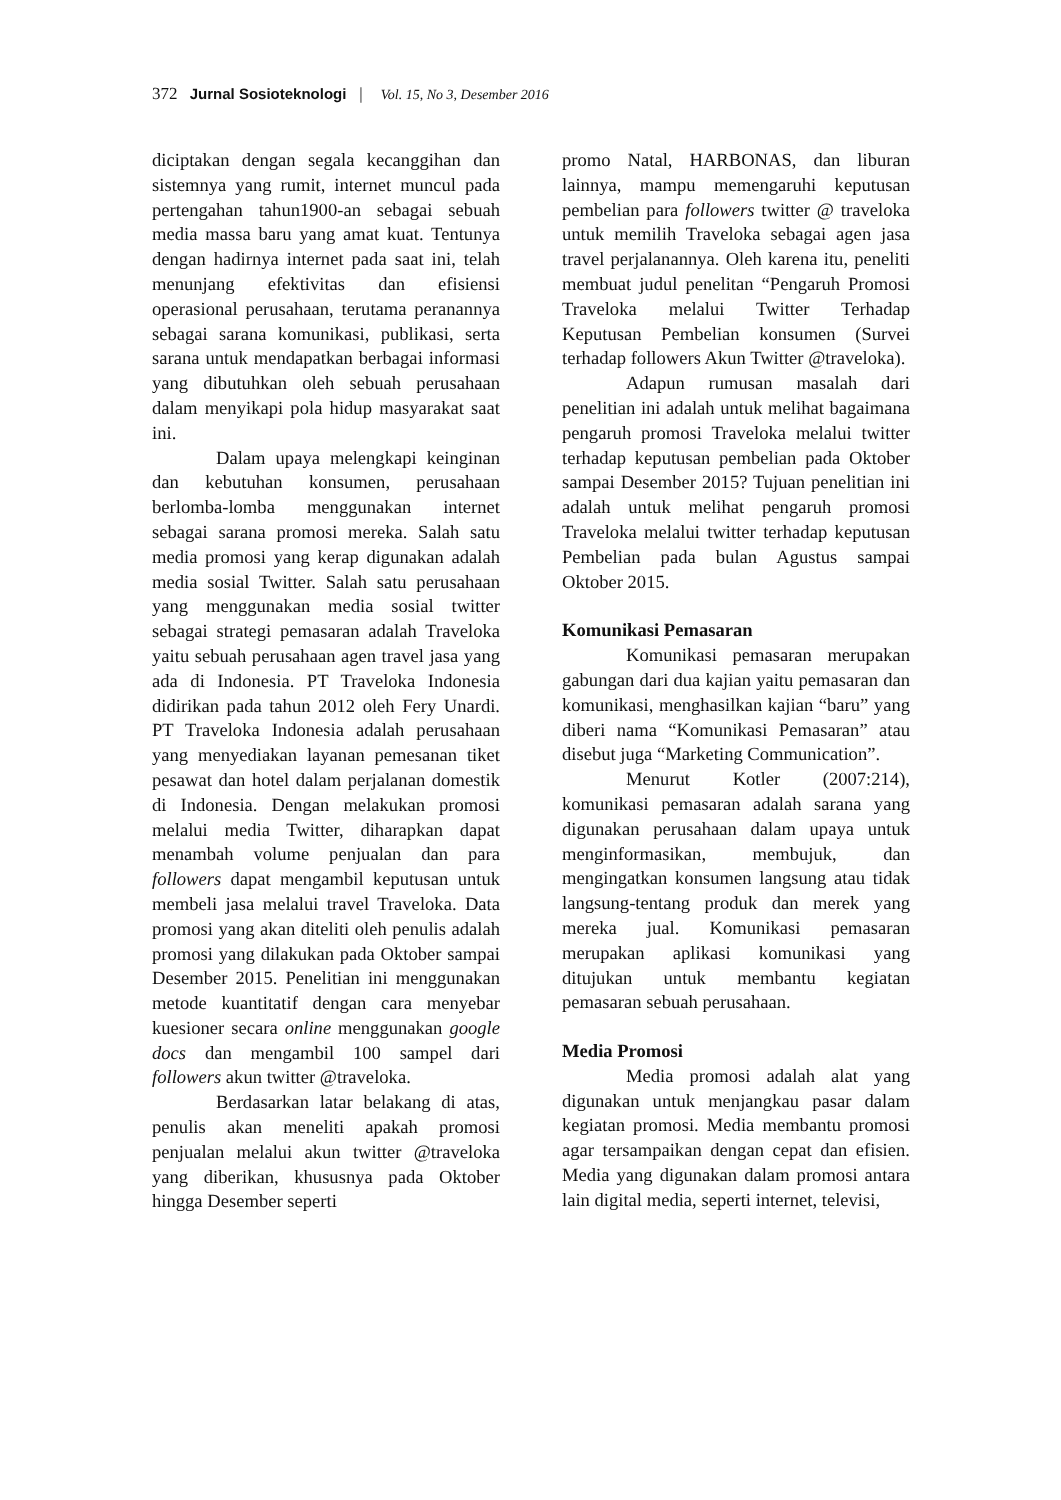372 Jurnal Sosioteknologi | Vol. 15, No 3, Desember 2016
diciptakan dengan segala kecanggihan dan sistemnya yang rumit, internet muncul pada pertengahan tahun1900-an sebagai sebuah media massa baru yang amat kuat. Tentunya dengan hadirnya internet pada saat ini, telah menunjang efektivitas dan efisiensi operasional perusahaan, terutama peranannya sebagai sarana komunikasi, publikasi, serta sarana untuk mendapatkan berbagai informasi yang dibutuhkan oleh sebuah perusahaan dalam menyikapi pola hidup masyarakat saat ini.
Dalam upaya melengkapi keinginan dan kebutuhan konsumen, perusahaan berlomba-lomba menggunakan internet sebagai sarana promosi mereka. Salah satu media promosi yang kerap digunakan adalah media sosial Twitter. Salah satu perusahaan yang menggunakan media sosial twitter sebagai strategi pemasaran adalah Traveloka yaitu sebuah perusahaan agen travel jasa yang ada di Indonesia. PT Traveloka Indonesia didirikan pada tahun 2012 oleh Fery Unardi. PT Traveloka Indonesia adalah perusahaan yang menyediakan layanan pemesanan tiket pesawat dan hotel dalam perjalanan domestik di Indonesia. Dengan melakukan promosi melalui media Twitter, diharapkan dapat menambah volume penjualan dan para followers dapat mengambil keputusan untuk membeli jasa melalui travel Traveloka. Data promosi yang akan diteliti oleh penulis adalah promosi yang dilakukan pada Oktober sampai Desember 2015. Penelitian ini menggunakan metode kuantitatif dengan cara menyebar kuesioner secara online menggunakan google docs dan mengambil 100 sampel dari followers akun twitter @traveloka.
Berdasarkan latar belakang di atas, penulis akan meneliti apakah promosi penjualan melalui akun twitter @traveloka yang diberikan, khususnya pada Oktober hingga Desember seperti
promo Natal, HARBONAS, dan liburan lainnya, mampu memengaruhi keputusan pembelian para followers twitter @ traveloka untuk memilih Traveloka sebagai agen jasa travel perjalanannya. Oleh karena itu, peneliti membuat judul penelitan “Pengaruh Promosi Traveloka melalui Twitter Terhadap Keputusan Pembelian konsumen (Survei terhadap followers Akun Twitter @traveloka).
Adapun rumusan masalah dari penelitian ini adalah untuk melihat bagaimana pengaruh promosi Traveloka melalui twitter terhadap keputusan pembelian pada Oktober sampai Desember 2015? Tujuan penelitian ini adalah untuk melihat pengaruh promosi Traveloka melalui twitter terhadap keputusan Pembelian pada bulan Agustus sampai Oktober 2015.
Komunikasi Pemasaran
Komunikasi pemasaran merupakan gabungan dari dua kajian yaitu pemasaran dan komunikasi, menghasilkan kajian “baru” yang diberi nama “Komunikasi Pemasaran” atau disebut juga “Marketing Communication”.
Menurut Kotler (2007:214), komunikasi pemasaran adalah sarana yang digunakan perusahaan dalam upaya untuk menginformasikan, membujuk, dan mengingatkan konsumen langsung atau tidak langsung-tentang produk dan merek yang mereka jual. Komunikasi pemasaran merupakan aplikasi komunikasi yang ditujukan untuk membantu kegiatan pemasaran sebuah perusahaan.
Media Promosi
Media promosi adalah alat yang digunakan untuk menjangkau pasar dalam kegiatan promosi. Media membantu promosi agar tersampaikan dengan cepat dan efisien. Media yang digunakan dalam promosi antara lain digital media, seperti internet, televisi,